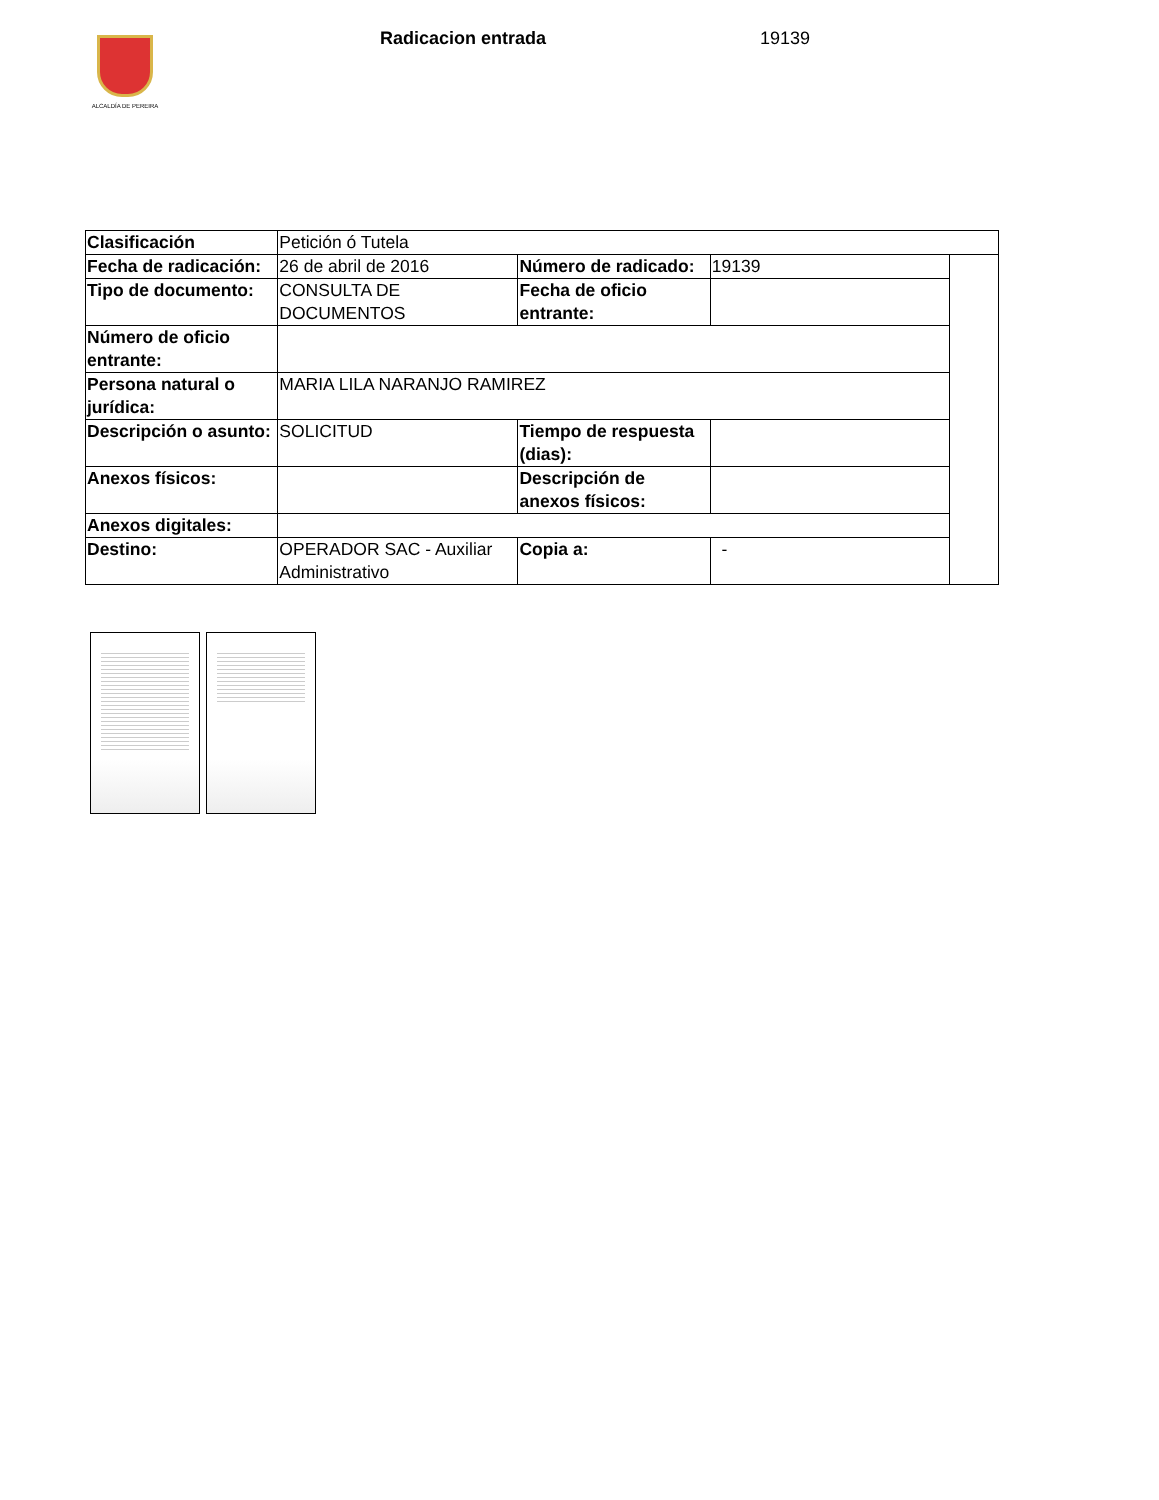ALCALDÍA DE PEREIRA Radicacion entrada 19139
| Clasificación | Petición ó Tutela | | | |
| Fecha de radicación: | 26 de abril de 2016 | Número de radicado: | 19139 | |
| Tipo de documento: | CONSULTA DE DOCUMENTOS | Fecha de oficio entrante: | | |
| Número de oficio entrante: | | | | |
| Persona natural o jurídica: | MARIA LILA NARANJO RAMIREZ | | | |
| Descripción o asunto: | SOLICITUD | Tiempo de respuesta (dias): | | |
| Anexos físicos: | | Descripción de anexos físicos: | | |
| Anexos digitales: | | | | |
| Destino: | OPERADOR SAC - Auxiliar Administrativo | Copia a: | - | |